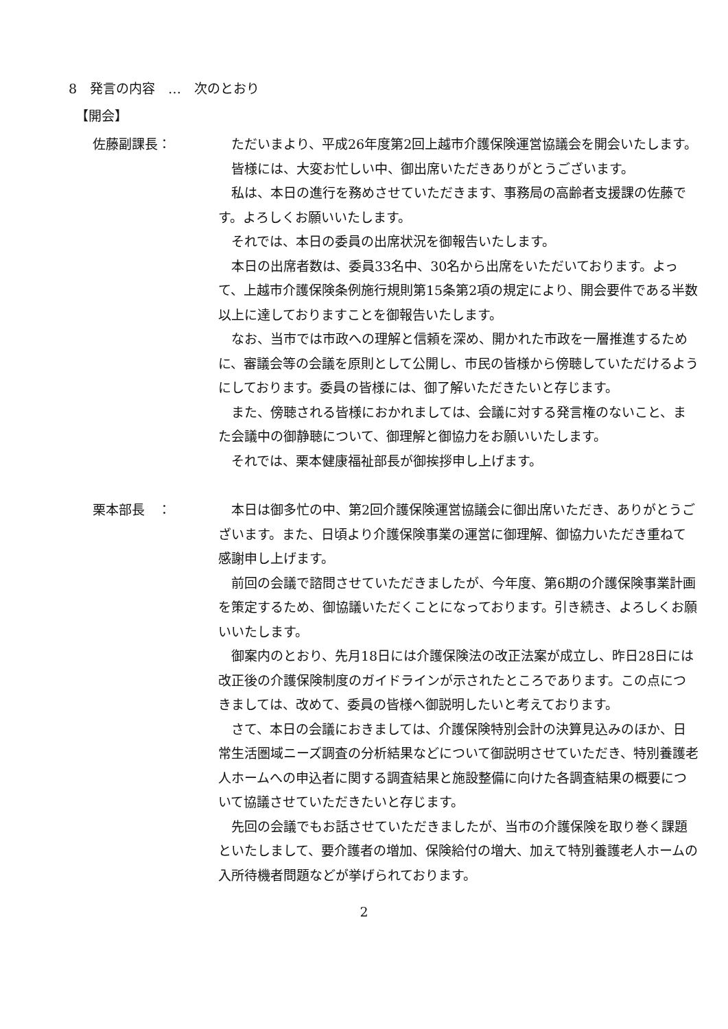8　発言の内容　…　次のとおり
【開会】
佐藤副課長： ただいまより、平成26年度第2回上越市介護保険運営協議会を開会いたします。
皆様には、大変お忙しい中、御出席いただきありがとうございます。
私は、本日の進行を務めさせていただきます、事務局の高齢者支援課の佐藤です。よろしくお願いいたします。
それでは、本日の委員の出席状況を御報告いたします。
本日の出席者数は、委員33名中、30名から出席をいただいております。よって、上越市介護保険条例施行規則第15条第2項の規定により、開会要件である半数以上に達しておりますことを御報告いたします。
なお、当市では市政への理解と信頼を深め、開かれた市政を一層推進するために、審議会等の会議を原則として公開し、市民の皆様から傍聴していただけるようにしております。委員の皆様には、御了解いただきたいと存じます。
また、傍聴される皆様におかれましては、会議に対する発言権のないこと、また会議中の御静聴について、御理解と御協力をお願いいたします。
それでは、栗本健康福祉部長が御挨拶申し上げます。
栗本部長　： 本日は御多忙の中、第2回介護保険運営協議会に御出席いただき、ありがとうございます。また、日頃より介護保険事業の運営に御理解、御協力いただき重ねて感謝申し上げます。
前回の会議で諮問させていただきましたが、今年度、第6期の介護保険事業計画を策定するため、御協議いただくことになっております。引き続き、よろしくお願いいたします。
御案内のとおり、先月18日には介護保険法の改正法案が成立し、昨日28日には改正後の介護保険制度のガイドラインが示されたところであります。この点につきましては、改めて、委員の皆様へ御説明したいと考えております。
さて、本日の会議におきましては、介護保険特別会計の決算見込みのほか、日常生活圏域ニーズ調査の分析結果などについて御説明させていただき、特別養護老人ホームへの申込者に関する調査結果と施設整備に向けた各調査結果の概要について協議させていただきたいと存じます。
先回の会議でもお話させていただきましたが、当市の介護保険を取り巻く課題といたしまして、要介護者の増加、保険給付の増大、加えて特別養護老人ホームの入所待機者問題などが挙げられております。
2